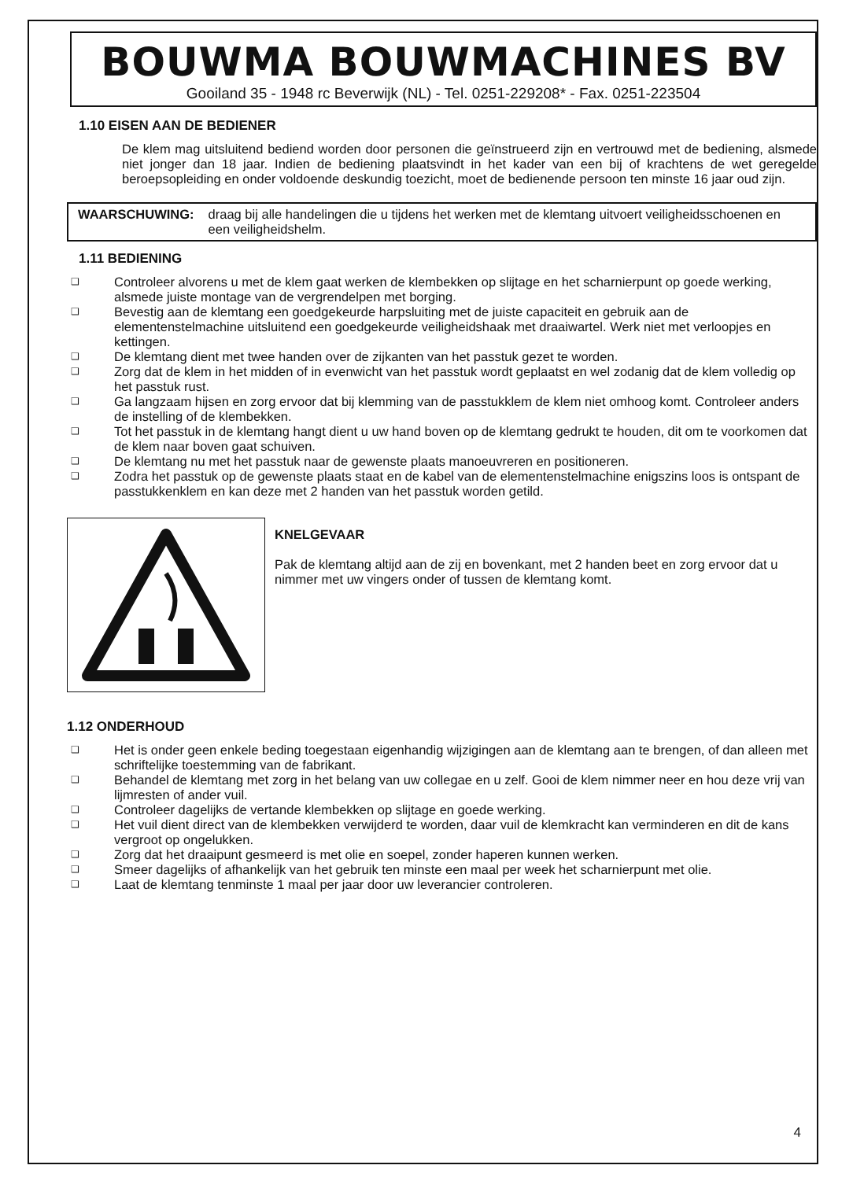BOUWMA BOUWMACHINES BV
Gooiland 35 - 1948 rc Beverwijk (NL) - Tel. 0251-229208* - Fax. 0251-223504
1.10 EISEN AAN DE BEDIENER
De klem mag uitsluitend bediend worden door personen die geïnstrueerd zijn en vertrouwd met de bediening, alsmede niet jonger dan 18 jaar. Indien de bediening plaatsvindt in het kader van een bij of krachtens de wet geregelde beroepsopleiding en onder voldoende deskundig toezicht, moet de bedienende persoon ten minste 16 jaar oud zijn.
WAARSCHUWING: draag bij alle handelingen die u tijdens het werken met de klemtang uitvoert veiligheidsschoenen en een veiligheidshelm.
1.11 BEDIENING
❑ Controleer alvorens u met de klem gaat werken de klembekken op slijtage en het scharnierpunt op goede werking, alsmede juiste montage van de vergrendelpen met borging.
❑ Bevestig aan de klemtang een goedgekeurde harpsluiting met de juiste capaciteit en gebruik aan de elementenstelmachine uitsluitend een goedgekeurde veiligheidshaak met draaiwartel. Werk niet met verloopjes en kettingen.
❑ De klemtang dient met twee handen over de zijkanten van het passtuk gezet te worden.
❑ Zorg dat de klem in het midden of in evenwicht van het passtuk wordt geplaatst en wel zodanig dat de klem volledig op het passtuk rust.
❑ Ga langzaam hijsen en zorg ervoor dat bij klemming van de passtukklem de klem niet omhoog komt. Controleer anders de instelling of de klembekken.
❑ Tot het passtuk in de klemtang hangt dient u uw hand boven op de klemtang gedrukt te houden, dit om te voorkomen dat de klem naar boven gaat schuiven.
❑ De klemtang nu met het passtuk naar de gewenste plaats manoeuvreren en positioneren.
❑ Zodra het passtuk op de gewenste plaats staat en de kabel van de elementenstelmachine enigszins loos is ontspant de passtukkenklem en kan deze met 2 handen van het passtuk worden getild.
KNELGEVAAR
Pak de klemtang altijd aan de zij en bovenkant, met 2 handen beet en zorg ervoor dat u nimmer met uw vingers onder of tussen de klemtang komt.
1.12 ONDERHOUD
❑ Het is onder geen enkele beding toegestaan eigenhandig wijzigingen aan de klemtang aan te brengen, of dan alleen met schriftelijke toestemming van de fabrikant.
❑ Behandel de klemtang met zorg in het belang van uw collegae en u zelf. Gooi de klem nimmer neer en hou deze vrij van lijmresten of ander vuil.
❑ Controleer dagelijks de vertande klembekken op slijtage en goede werking.
❑ Het vuil dient direct van de klembekken verwijderd te worden, daar vuil de klemkracht kan verminderen en dit de kans vergroot op ongelukken.
❑ Zorg dat het draaipunt gesmeerd is met olie en soepel, zonder haperen kunnen werken.
❑ Smeer dagelijks of afhankelijk van het gebruik ten minste een maal per week het scharnierpunt met olie.
❑ Laat de klemtang tenminste 1 maal per jaar door uw leverancier controleren.
4